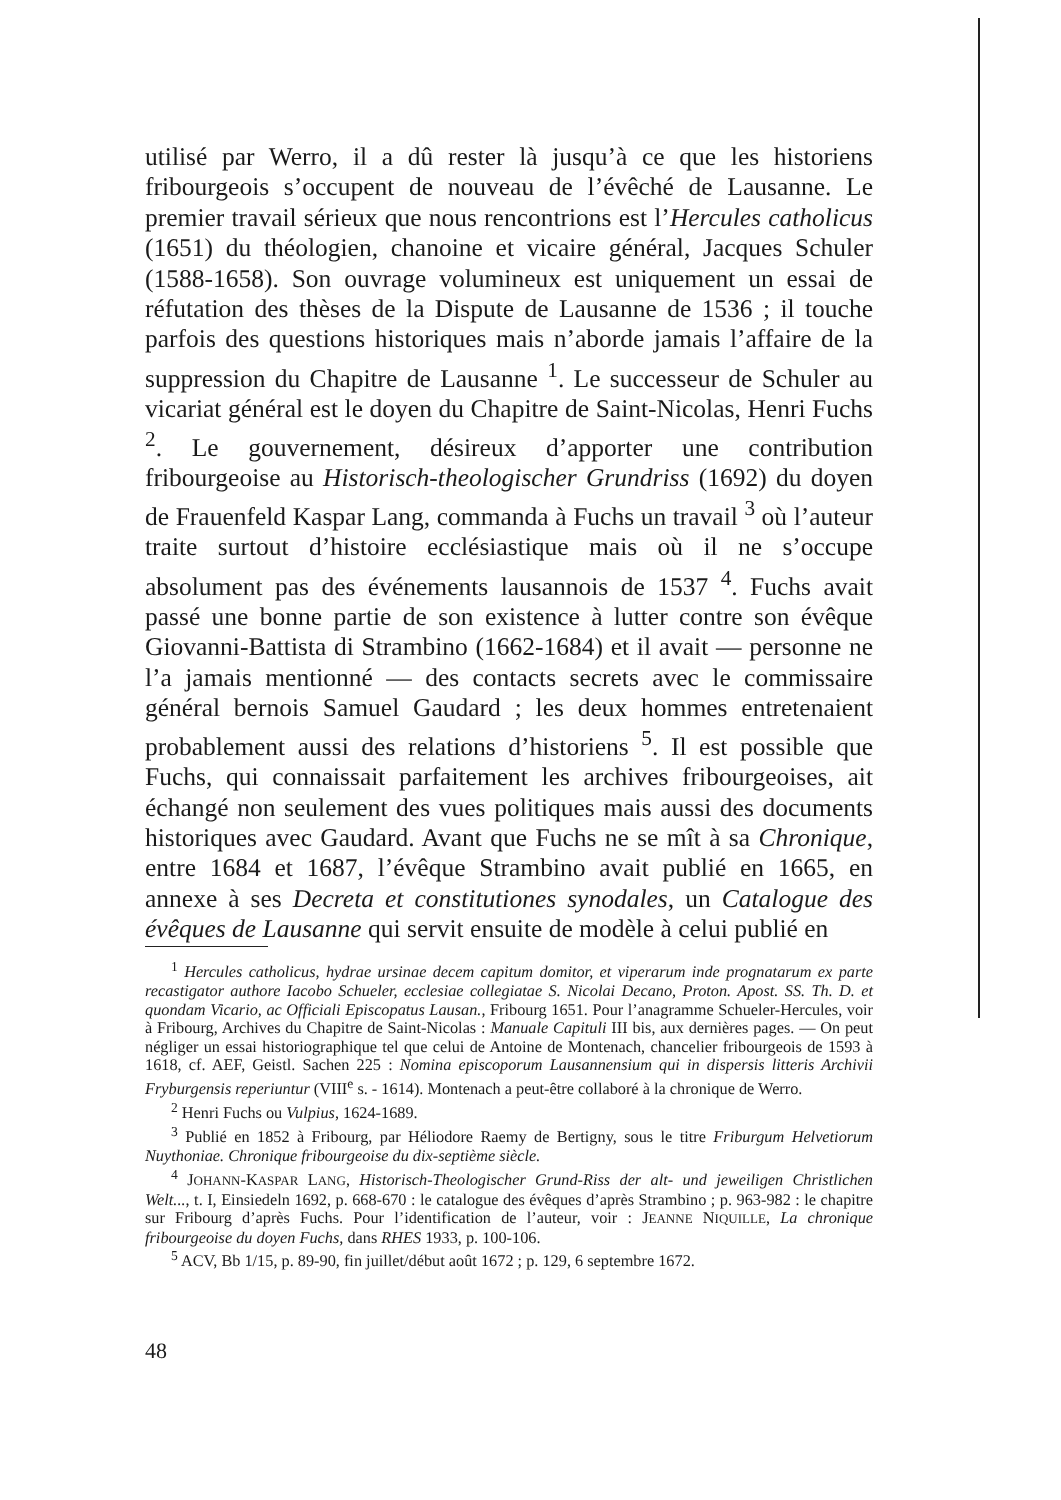utilisé par Werro, il a dû rester là jusqu’à ce que les historiens fribourgeois s’occupent de nouveau de l’évêché de Lausanne. Le premier travail sérieux que nous rencontrions est l’Hercules catholicus (1651) du théologien, chanoine et vicaire général, Jacques Schuler (1588-1658). Son ouvrage volumineux est uniquement un essai de réfutation des thèses de la Dispute de Lausanne de 1536 ; il touche parfois des questions historiques mais n’aborde jamais l’affaire de la suppression du Chapitre de Lausanne <sup>1</sup>. Le successeur de Schuler au vicariat général est le doyen du Chapitre de Saint-Nicolas, Henri Fuchs <sup>2</sup>. Le gouvernement, désireux d’apporter une contribution fribourgeoise au Historisch-theologischer Grundriss (1692) du doyen de Frauenfeld Kaspar Lang, commanda à Fuchs un travail <sup>3</sup> où l’auteur traite surtout d’histoire ecclésiastique mais où il ne s’occupe absolument pas des événements lausannois de 1537 <sup>4</sup>. Fuchs avait passé une bonne partie de son existence à lutter contre son évêque Giovanni-Battista di Strambino (1662-1684) et il avait — personne ne l’a jamais mentionné — des contacts secrets avec le commissaire général bernois Samuel Gaudard ; les deux hommes entretenaient probablement aussi des relations d’historiens <sup>5</sup>. Il est possible que Fuchs, qui connaissait parfaitement les archives fribourgeoises, ait échangé non seulement des vues politiques mais aussi des documents historiques avec Gaudard. Avant que Fuchs ne se mît à sa Chronique, entre 1684 et 1687, l’évêque Strambino avait publié en 1665, en annexe à ses Decreta et constitutiones synodales, un Catalogue des évêques de Lausanne qui servit ensuite de modèle à celui publié en
<sup>1</sup> Hercules catholicus, hydrae ursinae decem capitum domitor, et viperarum inde prognatarum ex parte recastigator authore Iacobo Schueler, ecclesiae collegiatae S. Nicolai Decano, Proton. Apost. SS. Th. D. et quondam Vicario, ac Officiali Episcopatus Lausan., Fribourg 1651. Pour l’anagramme Schueler-Hercules, voir à Fribourg, Archives du Chapitre de Saint-Nicolas : Manuale Capituli III bis, aux dernières pages. — On peut négliger un essai historiographique tel que celui de Antoine de Montenach, chancelier fribourgeois de 1593 à 1618, cf. AEF, Geistl. Sachen 225 : Nomina episcoporum Lausannensium qui in dispersis litteris Archivii Fryburgensis reperiuntur (VIII<sup>e</sup> s. - 1614). Montenach a peut-être collaboré à la chronique de Werro.
<sup>2</sup> Henri Fuchs ou Vulpius, 1624-1689.
<sup>3</sup> Publié en 1852 à Fribourg, par Héliodore Raemy de Bertigny, sous le titre Friburgum Helvetiorum Nuythoniae. Chronique fribourgeoise du dix-septième siècle.
<sup>4</sup> JOHANN-KASPAR LANG, Historisch-Theologischer Grund-Riss der alt- und jeweiligen Christlichen Welt..., t. I, Einsiedeln 1692, p. 668-670 : le catalogue des évêques d’après Strambino ; p. 963-982 : le chapitre sur Fribourg d’après Fuchs. Pour l’identification de l’auteur, voir : JEANNE NIQUILLE, La chronique fribourgeoise du doyen Fuchs, dans RHES 1933, p. 100-106.
<sup>5</sup> ACV, Bb 1/15, p. 89-90, fin juillet/début août 1672 ; p. 129, 6 septembre 1672.
48